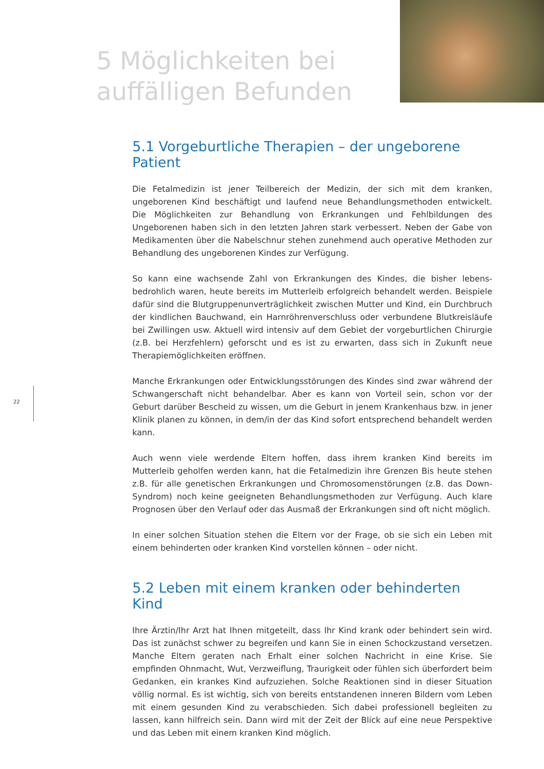5 Möglichkeiten bei
auffälligen Befunden
5.1 Vorgeburtliche Therapien – der ungeborene Patient
Die Fetalmedizin ist jener Teilbereich der Medizin, der sich mit dem kranken, ungeborenen Kind beschäftigt und laufend neue Behandlungsmethoden entwickelt. Die Möglichkeiten zur Behandlung von Erkrankungen und Fehlbildungen des Ungeborenen haben sich in den letzten Jahren stark verbessert. Neben der Gabe von Medikamenten über die Nabelschnur stehen zunehmend auch operative Methoden zur Behandlung des ungeborenen Kindes zur Verfügung.
So kann eine wachsende Zahl von Erkrankungen des Kindes, die bisher lebens-bedrohlich waren, heute bereits im Mutterleib erfolgreich behandelt werden. Beispiele dafür sind die Blutgruppenunverträglichkeit zwischen Mutter und Kind, ein Durchbruch der kindlichen Bauchwand, ein Harnröhrenverschluss oder verbundene Blutkreisläufe bei Zwillingen usw. Aktuell wird intensiv auf dem Gebiet der vorgeburtlichen Chirurgie (z.B. bei Herzfehlern) geforscht und es ist zu erwarten, dass sich in Zukunft neue Therapiemöglichkeiten eröffnen.
Manche Erkrankungen oder Entwicklungsstörungen des Kindes sind zwar während der Schwangerschaft nicht behandelbar. Aber es kann von Vorteil sein, schon vor der Geburt darüber Bescheid zu wissen, um die Geburt in jenem Krankenhaus bzw. in jener Klinik planen zu können, in dem/in der das Kind sofort entsprechend behandelt werden kann.
Auch wenn viele werdende Eltern hoffen, dass ihrem kranken Kind bereits im Mutterleib geholfen werden kann, hat die Fetalmedizin ihre Grenzen Bis heute stehen z.B. für alle genetischen Erkrankungen und Chromosomenstörungen (z.B. das Down-Syndrom) noch keine geeigneten Behandlungsmethoden zur Verfügung. Auch klare Prognosen über den Verlauf oder das Ausmaß der Erkrankungen sind oft nicht möglich.
In einer solchen Situation stehen die Eltern vor der Frage, ob sie sich ein Leben mit einem behinderten oder kranken Kind vorstellen können – oder nicht.
5.2 Leben mit einem kranken oder behinderten Kind
Ihre Ärztin/Ihr Arzt hat Ihnen mitgeteilt, dass Ihr Kind krank oder behindert sein wird. Das ist zunächst schwer zu begreifen und kann Sie in einen Schockzustand versetzen. Manche Eltern geraten nach Erhalt einer solchen Nachricht in eine Krise. Sie empfinden Ohnmacht, Wut, Verzweiflung, Traurigkeit oder fühlen sich überfordert beim Gedanken, ein krankes Kind aufzuziehen. Solche Reaktionen sind in dieser Situation völlig normal. Es ist wichtig, sich von bereits entstandenen inneren Bildern vom Leben mit einem gesunden Kind zu verabschieden. Sich dabei professionell begleiten zu lassen, kann hilfreich sein. Dann wird mit der Zeit der Blick auf eine neue Perspektive und das Leben mit einem kranken Kind möglich.
22